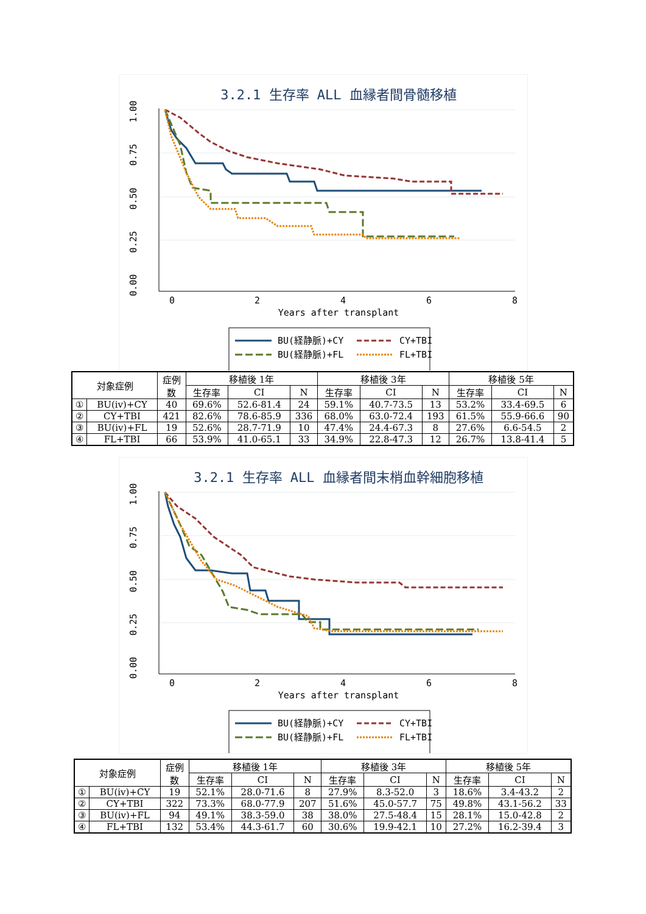3.2.1 生存率 ALL 血縁者間骨髄移植
0
2
4
6
8
Years after transplant
1.00
0.75
0.50
0.25
0.00
BU(経静脈)+CY
CY+TBI
BU(経静脈)+FL
FL+TBI
| 対象症例 | | 症例 数 | 移植後 1年 | | | 移植後 3年 | | | 移植後 5年 | | |
| --- | --- | --- | --- | --- | --- | --- | --- | --- | --- | --- | --- |
| | | | 生存率 | CI | N | 生存率 | CI | N | 生存率 | CI | N |
| ① | BU(iv)+CY | 40 | 69.6% | 52.6-81.4 | 24 | 59.1% | 40.7-73.5 | 13 | 53.2% | 33.4-69.5 | 6 |
| ② | CY+TBI | 421 | 82.6% | 78.6-85.9 | 336 | 68.0% | 63.0-72.4 | 193 | 61.5% | 55.9-66.6 | 90 |
| ③ | BU(iv)+FL | 19 | 52.6% | 28.7-71.9 | 10 | 47.4% | 24.4-67.3 | 8 | 27.6% | 6.6-54.5 | 2 |
| ④ | FL+TBI | 66 | 53.9% | 41.0-65.1 | 33 | 34.9% | 22.8-47.3 | 12 | 26.7% | 13.8-41.4 | 5 |
3.2.1 生存率 ALL 血縁者間末梢血幹細胞移植
0
2
4
6
8
Years after transplant
1.00
0.75
0.50
0.25
0.00
BU(経静脈)+CY
CY+TBI
BU(経静脈)+FL
FL+TBI
| 対象症例 | | 症例 数 | 移植後 1年 | | | 移植後 3年 | | | 移植後 5年 | | |
| --- | --- | --- | --- | --- | --- | --- | --- | --- | --- | --- | --- |
| | | | 生存率 | CI | N | 生存率 | CI | N | 生存率 | CI | N |
| ① | BU(iv)+CY | 19 | 52.1% | 28.0-71.6 | 8 | 27.9% | 8.3-52.0 | 3 | 18.6% | 3.4-43.2 | 2 |
| ② | CY+TBI | 322 | 73.3% | 68.0-77.9 | 207 | 51.6% | 45.0-57.7 | 75 | 49.8% | 43.1-56.2 | 33 |
| ③ | BU(iv)+FL | 94 | 49.1% | 38.3-59.0 | 38 | 38.0% | 27.5-48.4 | 15 | 28.1% | 15.0-42.8 | 2 |
| ④ | FL+TBI | 132 | 53.4% | 44.3-61.7 | 60 | 30.6% | 19.9-42.1 | 10 | 27.2% | 16.2-39.4 | 3 |